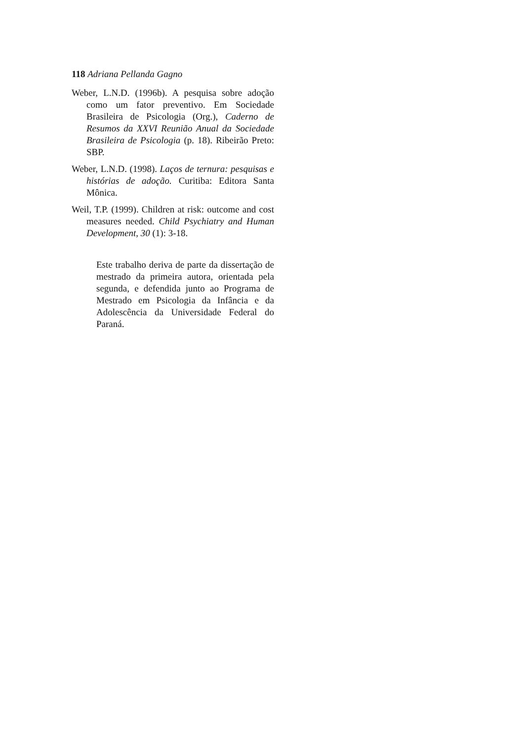118 Adriana Pellanda Gagno
Weber, L.N.D. (1996b). A pesquisa sobre adoção como um fator preventivo. Em Sociedade Brasileira de Psicologia (Org.), Caderno de Resumos da XXVI Reunião Anual da Sociedade Brasileira de Psicologia (p. 18). Ribeirão Preto: SBP.
Weber, L.N.D. (1998). Laços de ternura: pesquisas e histórias de adoção. Curitiba: Editora Santa Mônica.
Weil, T.P. (1999). Children at risk: outcome and cost measures needed. Child Psychiatry and Human Development, 30 (1): 3-18.
Este trabalho deriva de parte da dissertação de mestrado da primeira autora, orientada pela segunda, e defendida junto ao Programa de Mestrado em Psicologia da Infância e da Adolescência da Universidade Federal do Paraná.